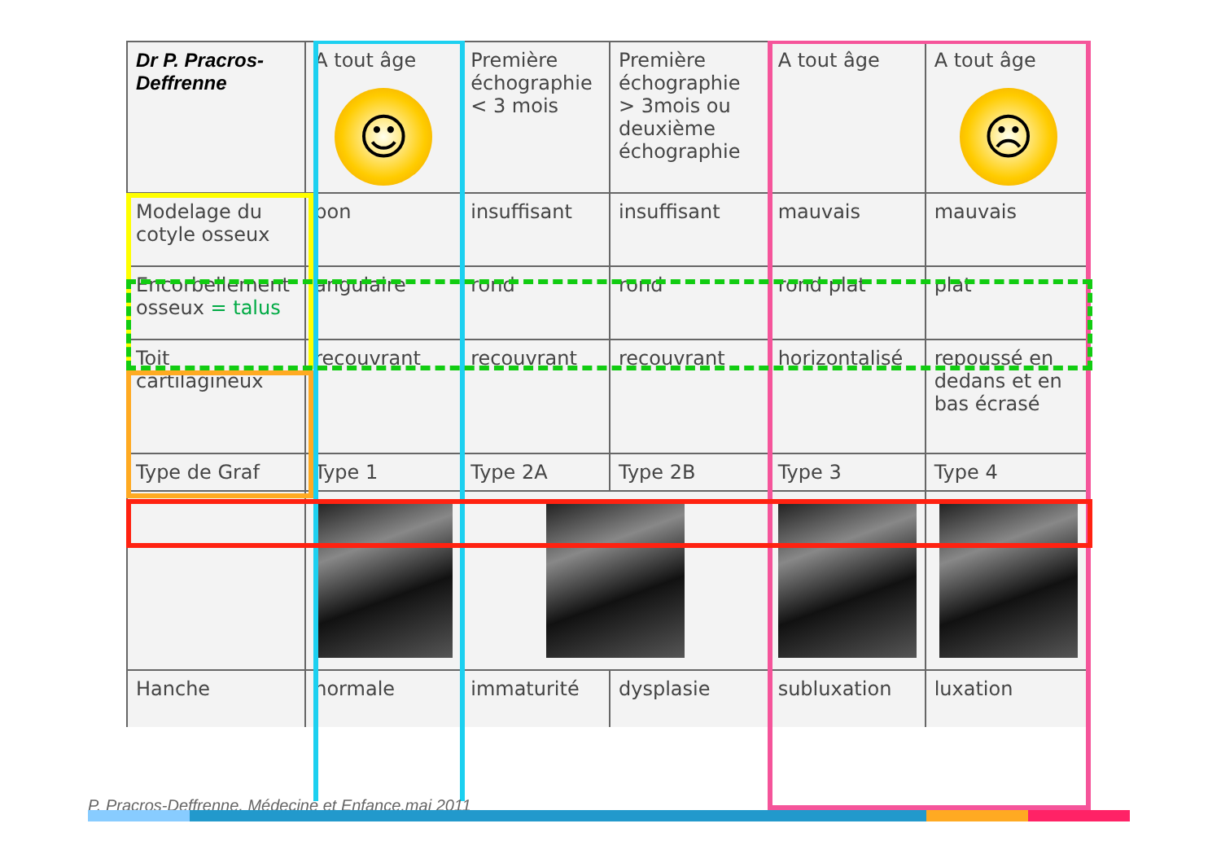| Dr P. Pracros-Deffrenne | A tout âge ☺ | Première échographie < 3 mois | Première échographie > 3mois ou deuxième échographie | A tout âge | A tout âge ☹ |
| Modelage du cotyle osseux | bon | insuffisant | insuffisant | mauvais | mauvais |
| Encorbellement osseux = talus | angulaire | rond | rond | rond plat | plat |
| Toit cartilagineux | recouvrant | recouvrant | recouvrant | horizontalisé | repoussé en dedans et en bas écrasé |
| Type de Graf | Type 1 | Type 2A | Type 2B | Type 3 | Type 4 |
| Hanche | normale | immaturité | dysplasie | subluxation | luxation |
P. Pracros-Deffrenne, Médecine et Enfance,mai 2011